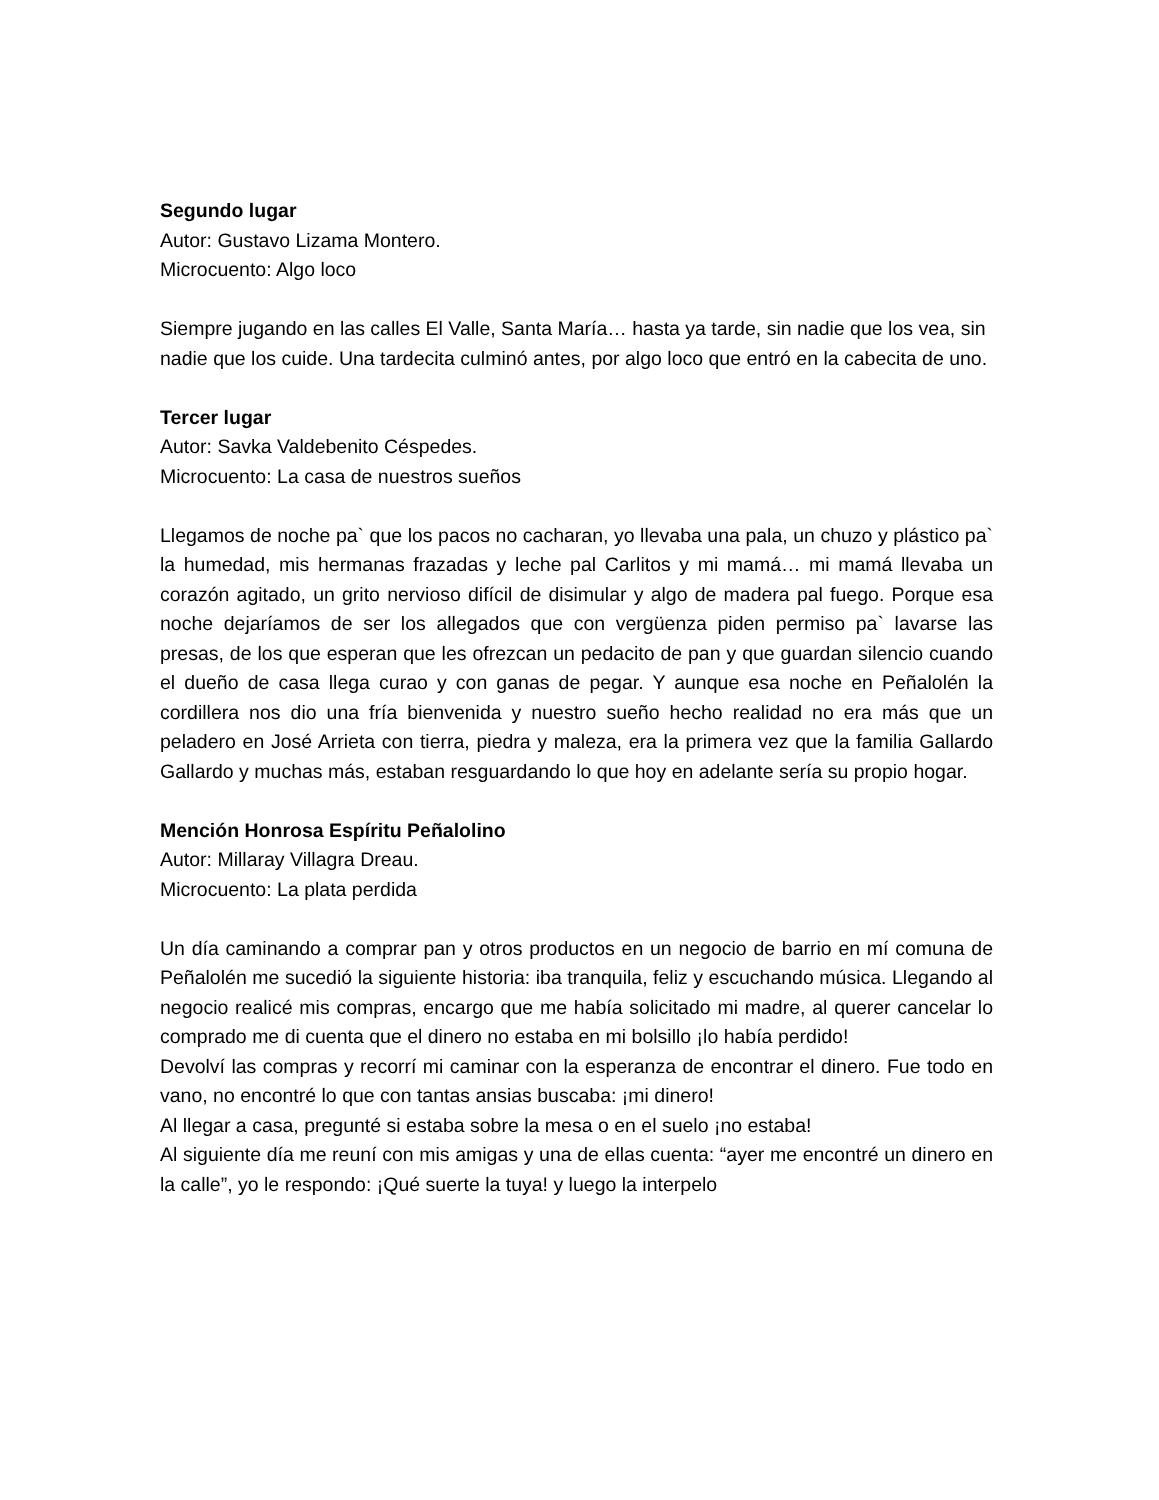Segundo lugar
Autor: Gustavo Lizama Montero.
Microcuento: Algo loco
Siempre jugando en las calles El Valle, Santa María… hasta ya tarde, sin nadie que los vea, sin nadie que los cuide. Una tardecita culminó antes, por algo loco que entró en la cabecita de uno.
Tercer lugar
Autor: Savka Valdebenito Céspedes.
Microcuento: La casa de nuestros sueños
Llegamos de noche pa` que los pacos no cacharan, yo llevaba una pala, un chuzo y plástico pa` la humedad, mis hermanas frazadas y leche pal Carlitos y mi mamá… mi mamá llevaba un corazón agitado, un grito nervioso difícil de disimular y algo de madera pal fuego. Porque esa noche dejaríamos de ser los allegados que con vergüenza piden permiso pa` lavarse las presas, de los que esperan que les ofrezcan un pedacito de pan y que guardan silencio cuando el dueño de casa llega curao y con ganas de pegar. Y aunque esa noche en Peñalolén la cordillera nos dio una fría bienvenida y nuestro sueño hecho realidad no era más que un peladero en José Arrieta con tierra, piedra y maleza, era la primera vez que la familia Gallardo Gallardo y muchas más, estaban resguardando lo que hoy en adelante sería su propio hogar.
Mención Honrosa Espíritu Peñalolino
Autor: Millaray Villagra Dreau.
Microcuento: La plata perdida
Un día caminando a comprar pan y otros productos en un negocio de barrio en mí comuna de Peñalolén me sucedió la siguiente historia: iba tranquila, feliz y escuchando música. Llegando al negocio realicé mis compras, encargo que me había solicitado mi madre, al querer cancelar lo comprado me di cuenta que el dinero no estaba en mi bolsillo ¡lo había perdido!
Devolví las compras y recorrí mi caminar con la esperanza de encontrar el dinero. Fue todo en vano, no encontré lo que con tantas ansias buscaba: ¡mi dinero!
Al llegar a casa, pregunté si estaba sobre la mesa o en el suelo ¡no estaba!
Al siguiente día me reuní con mis amigas y una de ellas cuenta: “ayer me encontré un dinero en la calle”, yo le respondo: ¡Qué suerte la tuya! y luego la interpelo